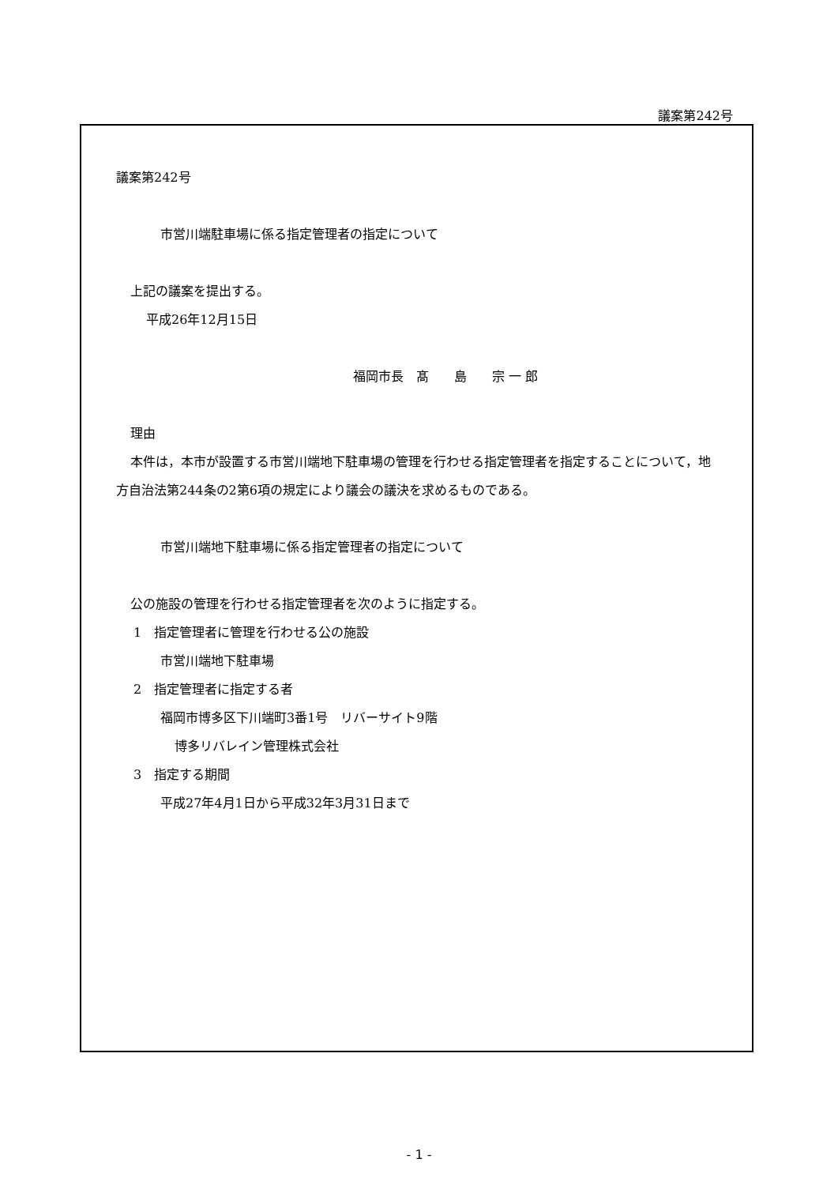議案第242号
議案第242号
市営川端駐車場に係る指定管理者の指定について
上記の議案を提出する。
平成26年12月15日
福岡市長　髙　　島　　宗 一 郎
理由
本件は，本市が設置する市営川端地下駐車場の管理を行わせる指定管理者を指定することについて，地方自治法第244条の2第6項の規定により議会の議決を求めるものである。
市営川端地下駐車場に係る指定管理者の指定について
公の施設の管理を行わせる指定管理者を次のように指定する。
1　指定管理者に管理を行わせる公の施設
市営川端地下駐車場
2　指定管理者に指定する者
福岡市博多区下川端町3番1号　リバーサイト9階
博多リバレイン管理株式会社
3　指定する期間
平成27年4月1日から平成32年3月31日まで
- 1 -